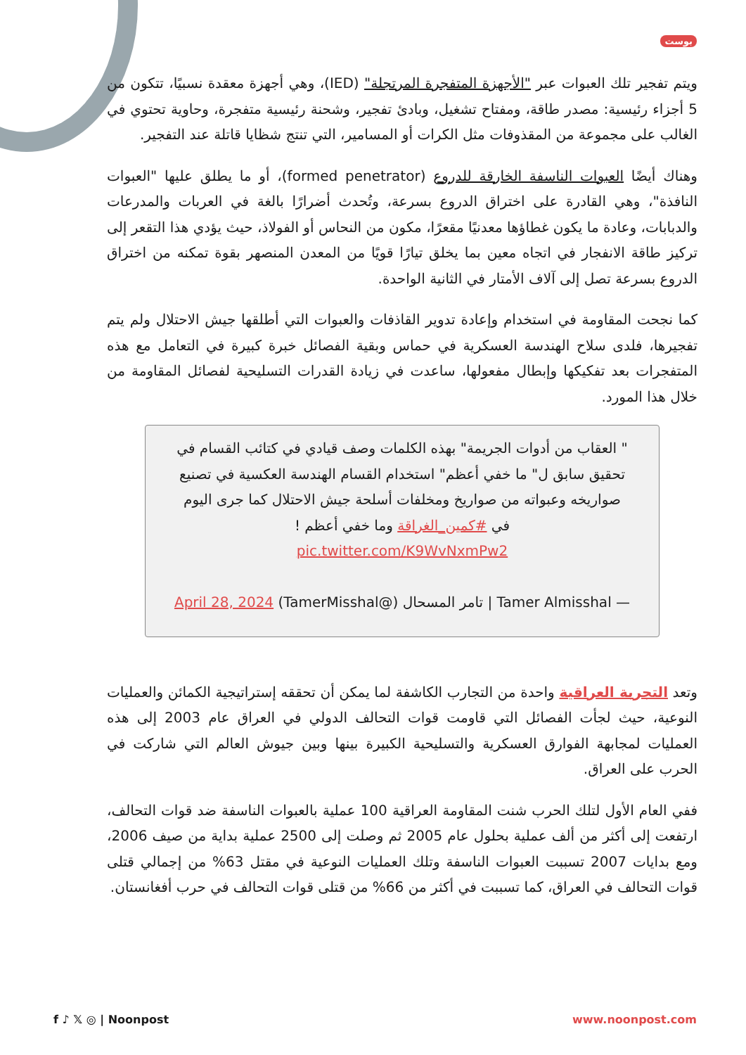بوست
ويتم تفجير تلك العبوات عبر "الأجهزة المتفجرة المرتجلة" (IED)، وهي أجهزة معقدة نسبيًا، تتكون من 5 أجزاء رئيسية: مصدر طاقة، ومفتاح تشغيل، وبادئ تفجير، وشحنة رئيسية متفجرة، وحاوية تحتوي في الغالب على مجموعة من المقذوفات مثل الكرات أو المسامير، التي تنتج شظايا قاتلة عند التفجير.
وهناك أيضًا العبوات الناسفة الخارقة للدروع (formed penetrator)، أو ما يطلق عليها "العبوات النافذة"، وهي القادرة على اختراق الدروع بسرعة، وتُحدث أضرارًا بالغة في العربات والمدرعات والدبابات، وعادة ما يكون غطاؤها معدنيًا مقعرًا، مكون من النحاس أو الفولاذ، حيث يؤدي هذا التقعر إلى تركيز طاقة الانفجار في اتجاه معين بما يخلق تيارًا قويًا من المعدن المنصهر بقوة تمكنه من اختراق الدروع بسرعة تصل إلى آلاف الأمتار في الثانية الواحدة.
كما نجحت المقاومة في استخدام وإعادة تدوير القاذفات والعبوات التي أطلقها جيش الاحتلال ولم يتم تفجيرها، فلدى سلاح الهندسة العسكرية في حماس وبقية الفصائل خبرة كبيرة في التعامل مع هذه المتفجرات بعد تفكيكها وإبطال مفعولها، ساعدت في زيادة القدرات التسليحية لفصائل المقاومة من خلال هذا المورد.
" العقاب من أدوات الجريمة" بهذه الكلمات وصف قيادي في كتائب القسام في تحقيق سابق ل" ما خفي أعظم" استخدام القسام الهندسة العكسية في تصنيع صواريخه وعبواته من صواريخ ومخلفات أسلحة جيش الاحتلال كما جرى اليوم في #كمين_الغراقة وما خفي أعظم !
pic.twitter.com/K9WvNxmPw2
— Tamer Almisshal | تامر المسحال (@TamerMisshal) April 28, 2024
وتعد التجربة العراقية واحدة من التجارب الكاشفة لما يمكن أن تحققه إستراتيجية الكمائن والعمليات النوعية، حيث لجأت الفصائل التي قاومت قوات التحالف الدولي في العراق عام 2003 إلى هذه العمليات لمجابهة الفوارق العسكرية والتسليحية الكبيرة بينها وبين جيوش العالم التي شاركت في الحرب على العراق.
ففي العام الأول لتلك الحرب شنت المقاومة العراقية 100 عملية بالعبوات الناسفة ضد قوات التحالف، ارتفعت إلى أكثر من ألف عملية بحلول عام 2005 ثم وصلت إلى 2500 عملية بداية من صيف 2006، ومع بدايات 2007 تسببت العبوات الناسفة وتلك العمليات النوعية في مقتل 63% من إجمالي قتلى قوات التحالف في العراق، كما تسببت في أكثر من 66% من قتلى قوات التحالف في حرب أفغانستان.
f ♪ 𝕏 ◎ | Noonpost www.noonpost.com